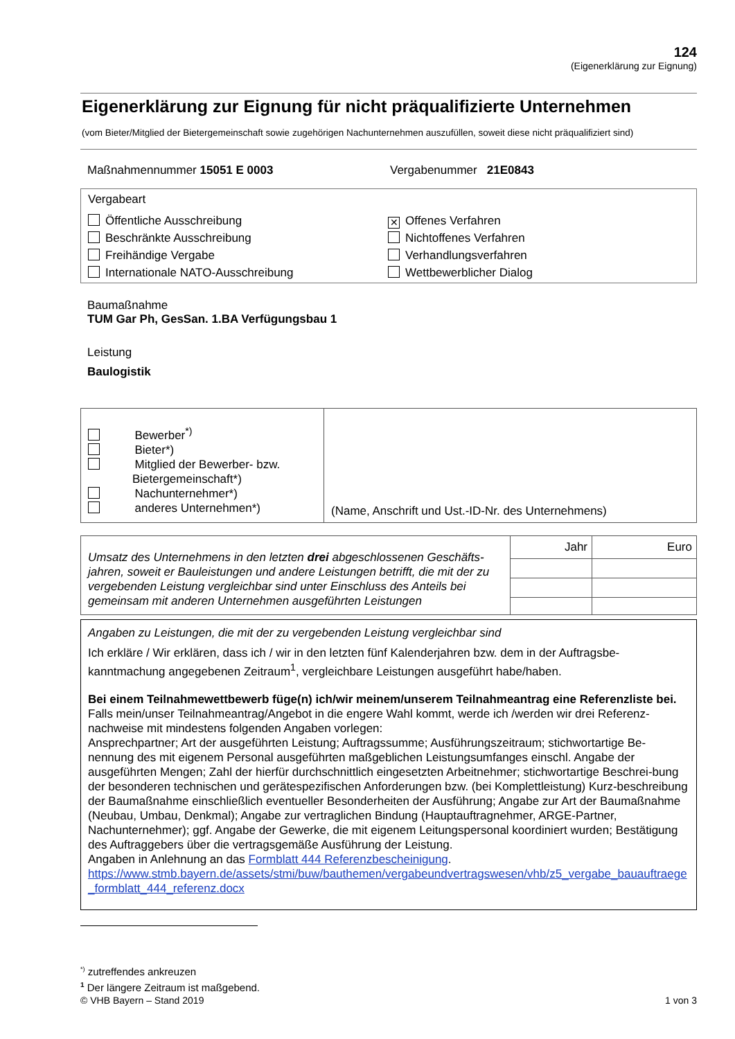124
(Eigenerklärung zur Eignung)
Eigenerklärung zur Eignung für nicht präqualifizierte Unternehmen
(vom Bieter/Mitglied der Bietergemeinschaft sowie zugehörigen Nachunternehmen auszufüllen, soweit diese nicht präqualifiziert sind)
Maßnahmennummer 15051 E 0003 Vergabenummer 21E0843
Vergabeart
Öffentliche Ausschreibung
Beschränkte Ausschreibung
Freihändige Vergabe
Internationale NATO-Ausschreibung
✕ Offenes Verfahren
Nichtoffenes Verfahren
Verhandlungsverfahren
Wettbewerblicher Dialog
Baumaßnahme
TUM Gar Ph, GesSan. 1.BA Verfügungsbau 1
Leistung
Baulogistik
| Bewerber<sup>*)</sup> Bieter*) Mitglied der Bewerber- bzw. Bietergemeinschaft*) Nachunternehmer*) anderes Unternehmen*) | (Name, Anschrift und Ust.-ID-Nr. des Unternehmens) |
| Umsatz des Unternehmens in den letzten drei abgeschlossenen Geschäfts-jahren, soweit er Bauleistungen und andere Leistungen betrifft, die mit der zu vergebenden Leistung vergleichbar sind unter Einschluss des Anteils bei gemeinsam mit anderen Unternehmen ausgeführten Leistungen | Jahr | Euro |
Angaben zu Leistungen, die mit der zu vergebenden Leistung vergleichbar sind
Ich erkläre / Wir erklären, dass ich / wir in den letzten fünf Kalenderjahren bzw. dem in der Auftragsbe-kanntmachung angegebenen Zeitraum<sup>1</sup>, vergleichbare Leistungen ausgeführt habe/haben.
Bei einem Teilnahmewettbewerb füge(n) ich/wir meinem/unserem Teilnahmeantrag eine Referenzliste bei.
Falls mein/unser Teilnahmeantrag/Angebot in die engere Wahl kommt, werde ich /werden wir drei Referenz-nachweise mit mindestens folgenden Angaben vorlegen:
Ansprechpartner; Art der ausgeführten Leistung; Auftragssumme; Ausführungszeitraum; stichwortartige Be-nennung des mit eigenem Personal ausgeführten maßgeblichen Leistungsumfanges einschl. Angabe der ausgeführten Mengen; Zahl der hierfür durchschnittlich eingesetzten Arbeitnehmer; stichwortartige Beschrei-bung der besonderen technischen und gerätespezifischen Anforderungen bzw. (bei Komplettleistung) Kurz-beschreibung der Baumaßnahme einschließlich eventueller Besonderheiten der Ausführung; Angabe zur Art der Baumaßnahme (Neubau, Umbau, Denkmal); Angabe zur vertraglichen Bindung (Hauptauftragnehmer, ARGE-Partner, Nachunternehmer); ggf. Angabe der Gewerke, die mit eigenem Leitungspersonal koordiniert wurden; Bestätigung des Auftraggebers über die vertragsgemäße Ausführung der Leistung.
Angaben in Anlehnung an das Formblatt 444 Referenzbescheinigung.
https://www.stmb.bayern.de/assets/stmi/buw/bauthemen/vergabeundvertragswesen/vhb/z5_vergabe_bauauftraege_formblatt_444_referenz.docx
<sup>*)</sup> zutreffendes ankreuzen
<sup>1</sup> Der längere Zeitraum ist maßgebend.
© VHB Bayern – Stand 2019 1 von 3